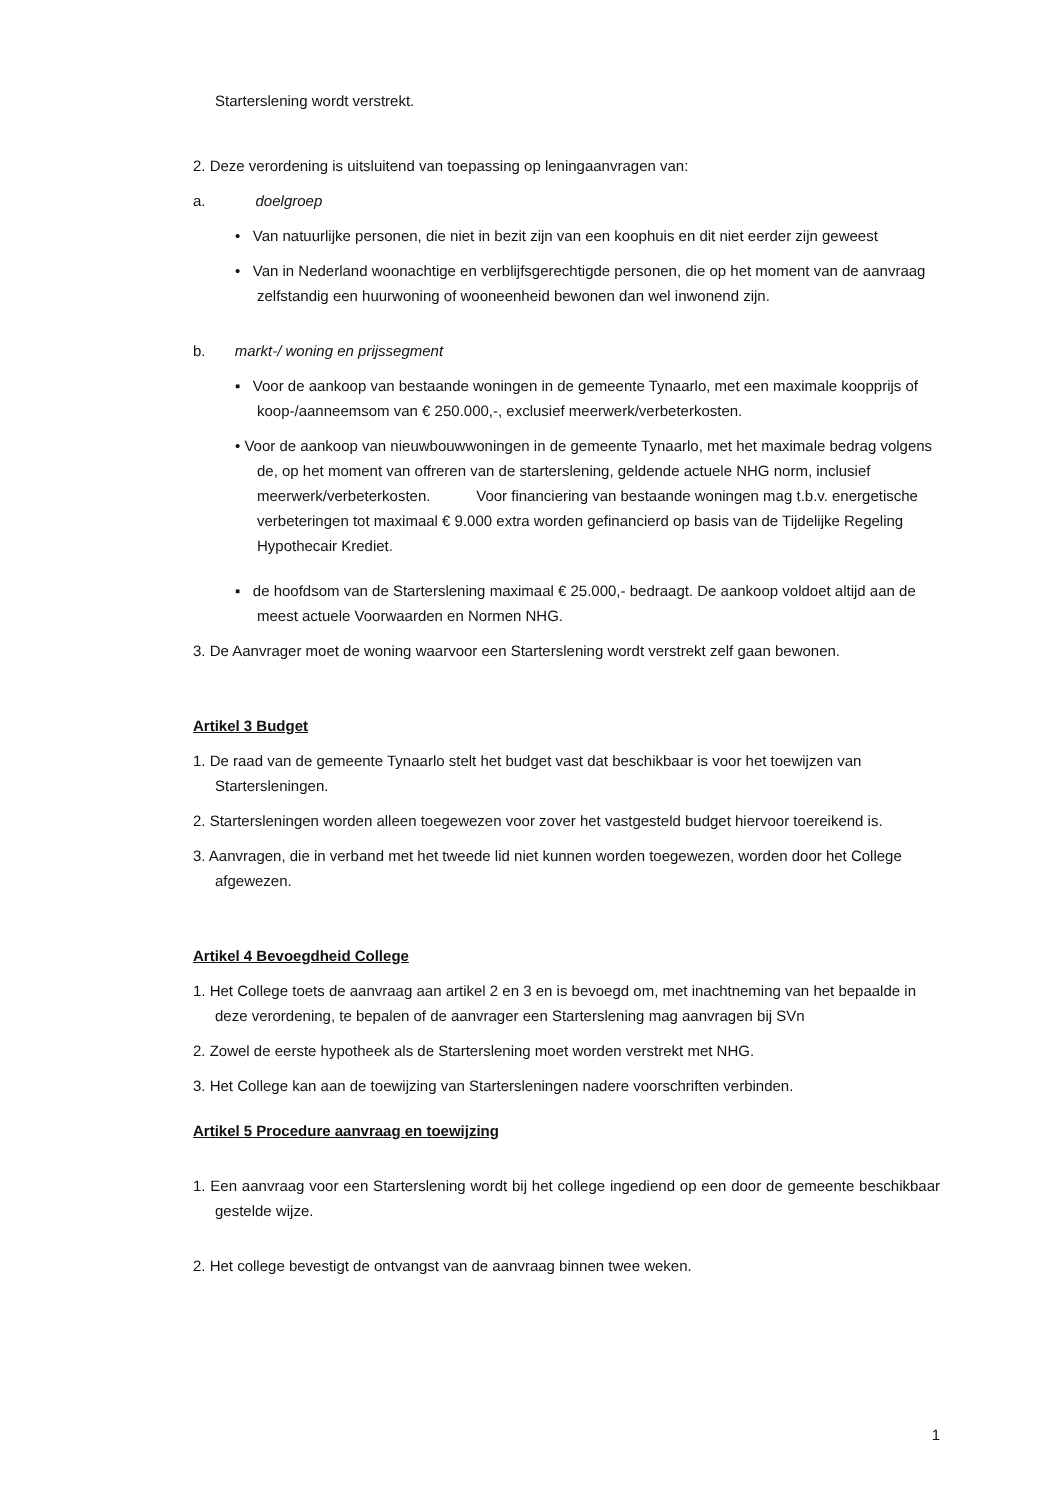Starterslening wordt verstrekt.
2. Deze verordening is uitsluitend van toepassing op leningaanvragen van:
a. doelgroep
• Van natuurlijke personen, die niet in bezit zijn van een koophuis en dit niet eerder zijn geweest
• Van in Nederland woonachtige en verblijfsgerechtigde personen, die op het moment van de aanvraag zelfstandig een huurwoning of wooneenheid bewonen dan wel inwonend zijn.
b. markt-/ woning en prijssegment
▪ Voor de aankoop van bestaande woningen in de gemeente Tynaarlo, met een maximale koopprijs of koop-/aanneemsom van € 250.000,-, exclusief meerwerk/verbeterkosten.
• Voor de aankoop van nieuwbouwwoningen in de gemeente Tynaarlo, met het maximale bedrag volgens de, op het moment van offreren van de starterslening, geldende actuele NHG norm, inclusief meerwerk/verbeterkosten. Voor financiering van bestaande woningen mag t.b.v. energetische verbeteringen tot maximaal € 9.000 extra worden gefinancierd op basis van de Tijdelijke Regeling Hypothecair Krediet.
▪ de hoofdsom van de Starterslening maximaal € 25.000,- bedraagt. De aankoop voldoet altijd aan de meest actuele Voorwaarden en Normen NHG.
3. De Aanvrager moet de woning waarvoor een Starterslening wordt verstrekt zelf gaan bewonen.
Artikel 3 Budget
1. De raad van de gemeente Tynaarlo stelt het budget vast dat beschikbaar is voor het toewijzen van Startersleningen.
2. Startersleningen worden alleen toegewezen voor zover het vastgesteld budget hiervoor toereikend is.
3. Aanvragen, die in verband met het tweede lid niet kunnen worden toegewezen, worden door het College afgewezen.
Artikel 4 Bevoegdheid College
1. Het College toets de aanvraag aan artikel 2 en 3 en is bevoegd om, met inachtneming van het bepaalde in deze verordening, te bepalen of de aanvrager een Starterslening mag aanvragen bij SVn
2. Zowel de eerste hypotheek als de Starterslening moet worden verstrekt met NHG.
3. Het College kan aan de toewijzing van Startersleningen nadere voorschriften verbinden.
Artikel 5 Procedure aanvraag en toewijzing
1. Een aanvraag voor een Starterslening wordt bij het college ingediend op een door de gemeente beschikbaar gestelde wijze.
2. Het college bevestigt de ontvangst van de aanvraag binnen twee weken.
1